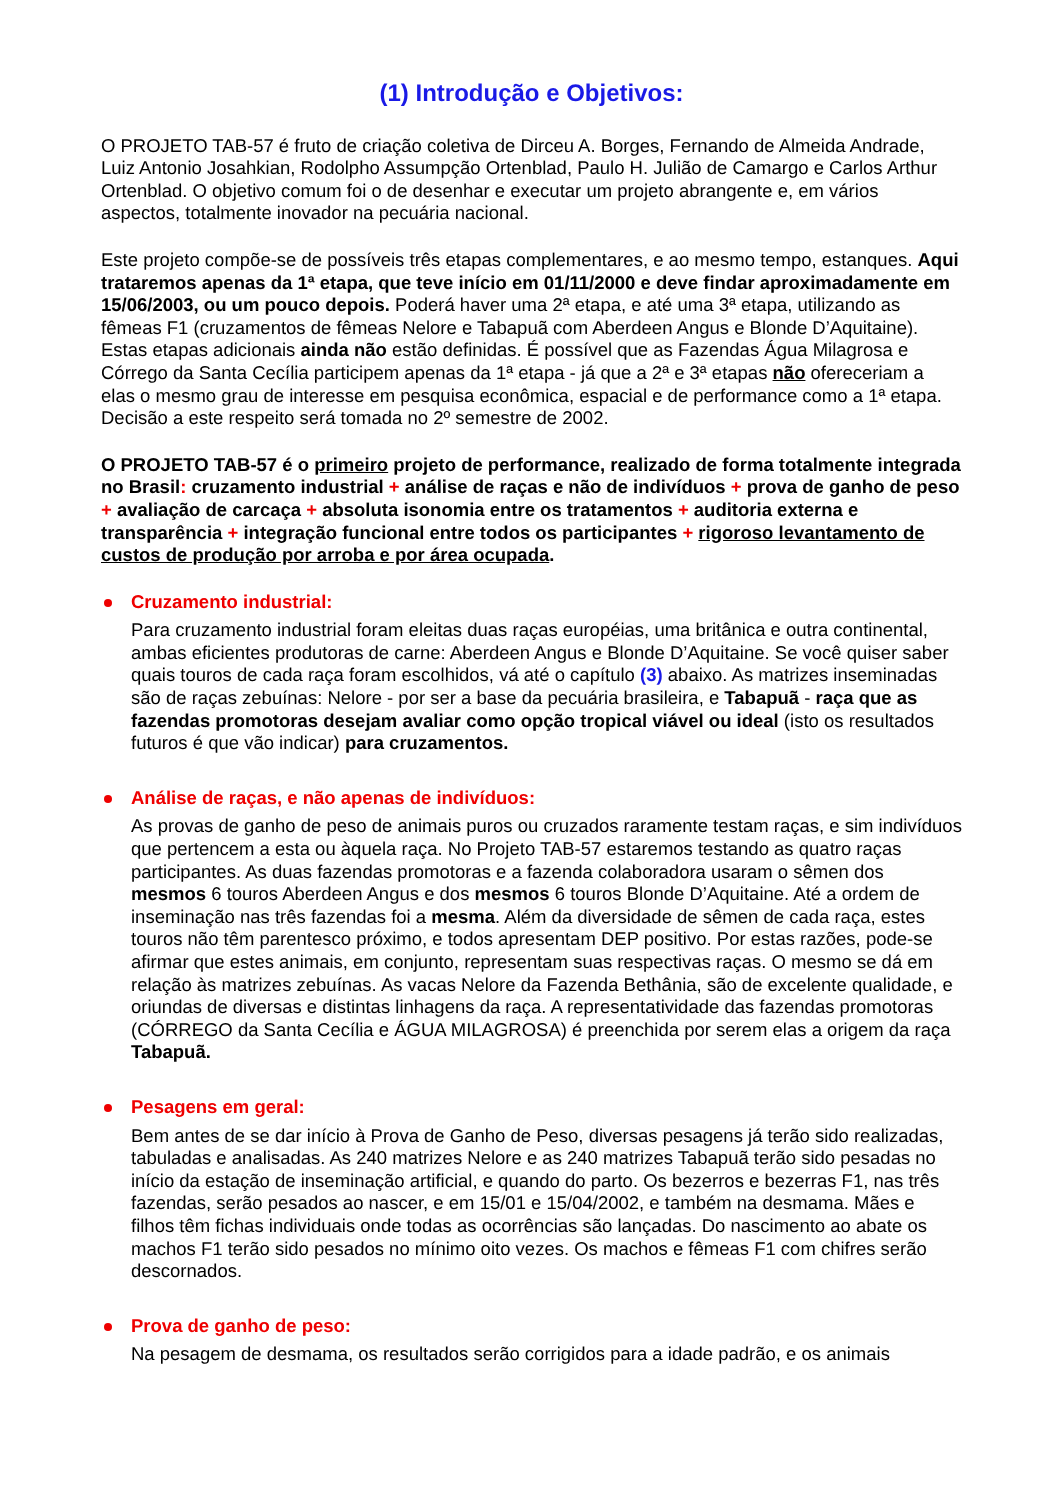(1) Introdução e Objetivos:
O PROJETO TAB-57 é fruto de criação coletiva de Dirceu A. Borges, Fernando de Almeida Andrade, Luiz Antonio Josahkian, Rodolpho Assumpção Ortenblad, Paulo H. Julião de Camargo e Carlos Arthur Ortenblad. O objetivo comum foi o de desenhar e executar um projeto abrangente e, em vários aspectos, totalmente inovador na pecuária nacional.
Este projeto compõe-se de possíveis três etapas complementares, e ao mesmo tempo, estanques. Aqui trataremos apenas da 1ª etapa, que teve início em 01/11/2000 e deve findar aproximadamente em 15/06/2003, ou um pouco depois. Poderá haver uma 2ª etapa, e até uma 3ª etapa, utilizando as fêmeas F1 (cruzamentos de fêmeas Nelore e Tabapuã com Aberdeen Angus e Blonde D’Aquitaine). Estas etapas adicionais ainda não estão definidas. É possível que as Fazendas Água Milagrosa e Córrego da Santa Cecília participem apenas da 1ª etapa - já que a 2ª e 3ª etapas não ofereceriam a elas o mesmo grau de interesse em pesquisa econômica, espacial e de performance como a 1ª etapa. Decisão a este respeito será tomada no 2º semestre de 2002.
O PROJETO TAB-57 é o primeiro projeto de performance, realizado de forma totalmente integrada no Brasil: cruzamento industrial + análise de raças e não de indivíduos + prova de ganho de peso + avaliação de carcaça + absoluta isonomia entre os tratamentos + auditoria externa e transparência + integração funcional entre todos os participantes + rigoroso levantamento de custos de produção por arroba e por área ocupada.
Cruzamento industrial:
Para cruzamento industrial foram eleitas duas raças européias, uma britânica e outra continental, ambas eficientes produtoras de carne: Aberdeen Angus e Blonde D’Aquitaine. Se você quiser saber quais touros de cada raça foram escolhidos, vá até o capítulo (3) abaixo. As matrizes inseminadas são de raças zebuínas: Nelore - por ser a base da pecuária brasileira, e Tabapuã - raça que as fazendas promotoras desejam avaliar como opção tropical viável ou ideal (isto os resultados futuros é que vão indicar) para cruzamentos.
Análise de raças, e não apenas de indivíduos:
As provas de ganho de peso de animais puros ou cruzados raramente testam raças, e sim indivíduos que pertencem a esta ou àquela raça. No Projeto TAB-57 estaremos testando as quatro raças participantes. As duas fazendas promotoras e a fazenda colaboradora usaram o sêmen dos mesmos 6 touros Aberdeen Angus e dos mesmos 6 touros Blonde D’Aquitaine. Até a ordem de inseminação nas três fazendas foi a mesma. Além da diversidade de sêmen de cada raça, estes touros não têm parentesco próximo, e todos apresentam DEP positivo. Por estas razões, pode-se afirmar que estes animais, em conjunto, representam suas respectivas raças. O mesmo se dá em relação às matrizes zebuínas. As vacas Nelore da Fazenda Bethânia, são de excelente qualidade, e oriundas de diversas e distintas linhagens da raça. A representatividade das fazendas promotoras (CÓRREGO da Santa Cecília e ÁGUA MILAGROSA) é preenchida por serem elas a origem da raça Tabapuã.
Pesagens em geral:
Bem antes de se dar início à Prova de Ganho de Peso, diversas pesagens já terão sido realizadas, tabuladas e analisadas. As 240 matrizes Nelore e as 240 matrizes Tabapuã terão sido pesadas no início da estação de inseminação artificial, e quando do parto. Os bezerros e bezerras F1, nas três fazendas, serão pesados ao nascer, e em 15/01 e 15/04/2002, e também na desmama. Mães e filhos têm fichas individuais onde todas as ocorrências são lançadas. Do nascimento ao abate os machos F1 terão sido pesados no mínimo oito vezes. Os machos e fêmeas F1 com chifres serão descornados.
Prova de ganho de peso:
Na pesagem de desmama, os resultados serão corrigidos para a idade padrão, e os animais